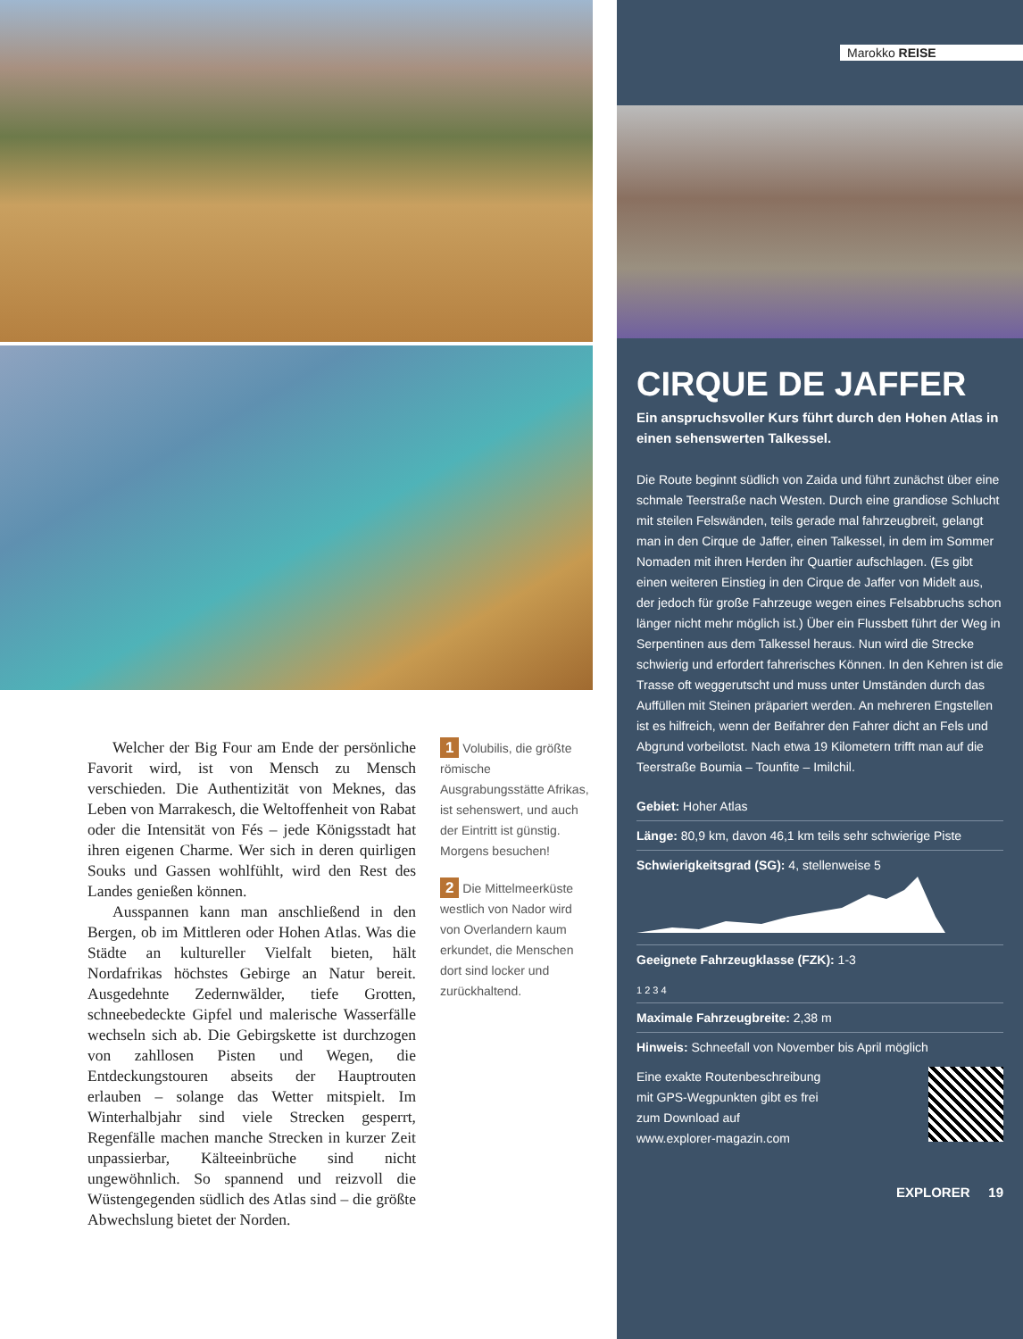Welcher der Big Four am Ende der persönliche Favorit wird, ist von Mensch zu Mensch verschieden. Die Authentizität von Meknes, das Leben von Marrakesch, die Weltoffenheit von Rabat oder die Intensität von Fés – jede Königsstadt hat ihren eigenen Charme. Wer sich in deren quirligen Souks und Gassen wohlfühlt, wird den Rest des Landes genießen können.
Ausspannen kann man anschließend in den Bergen, ob im Mittleren oder Hohen Atlas. Was die Städte an kultureller Vielfalt bieten, hält Nordafrikas höchstes Gebirge an Natur bereit. Ausgedehnte Zedernwälder, tiefe Grotten, schneebedeckte Gipfel und malerische Wasserfälle wechseln sich ab. Die Gebirgskette ist durchzogen von zahllosen Pisten und Wegen, die Entdeckungstouren abseits der Hauptrouten erlauben – solange das Wetter mitspielt. Im Winterhalbjahr sind viele Strecken gesperrt, Regenfälle machen manche Strecken in kurzer Zeit unpassierbar, Kälteeinbrüche sind nicht ungewöhnlich. So spannend und reizvoll die Wüstengegenden südlich des Atlas sind – die größte Abwechslung bietet der Norden.
1 Volubilis, die größte römische Ausgrabungsstätte Afrikas, ist sehenswert, und auch der Eintritt ist günstig. Morgens besuchen!
2 Die Mittelmeerküste westlich von Nador wird von Overlandern kaum erkundet, die Menschen dort sind locker und zurückhaltend.
Marokko REISE
CIRQUE DE JAFFER
Ein anspruchsvoller Kurs führt durch den Hohen Atlas in einen sehenswerten Talkessel.
Die Route beginnt südlich von Zaida und führt zunächst über eine schmale Teerstraße nach Westen. Durch eine grandiose Schlucht mit steilen Felswänden, teils gerade mal fahrzeugbreit, gelangt man in den Cirque de Jaffer, einen Talkessel, in dem im Sommer Nomaden mit ihren Herden ihr Quartier aufschlagen. (Es gibt einen weiteren Einstieg in den Cirque de Jaffer von Midelt aus, der jedoch für große Fahrzeuge wegen eines Felsabbruchs schon länger nicht mehr möglich ist.) Über ein Flussbett führt der Weg in Serpentinen aus dem Talkessel heraus. Nun wird die Strecke schwierig und erfordert fahrerisches Können. In den Kehren ist die Trasse oft weggerutscht und muss unter Umständen durch das Auffüllen mit Steinen präpariert werden. An mehreren Engstellen ist es hilfreich, wenn der Beifahrer den Fahrer dicht an Fels und Abgrund vorbeilotst. Nach etwa 19 Kilometern trifft man auf die Teerstraße Boumia – Tounfite – Imilchil.
Gebiet: Hoher Atlas
Länge: 80,9 km, davon 46,1 km teils sehr schwierige Piste
Schwierigkeitsgrad (SG): 4, stellenweise 5
Geeignete Fahrzeugklasse (FZK): 1-3
1 2 3 4
Maximale Fahrzeugbreite: 2,38 m
Hinweis: Schneefall von November bis April möglich
Eine exakte Routenbeschreibung
mit GPS-Wegpunkten gibt es frei
zum Download auf
www.explorer-magazin.com
EXPLORER 19